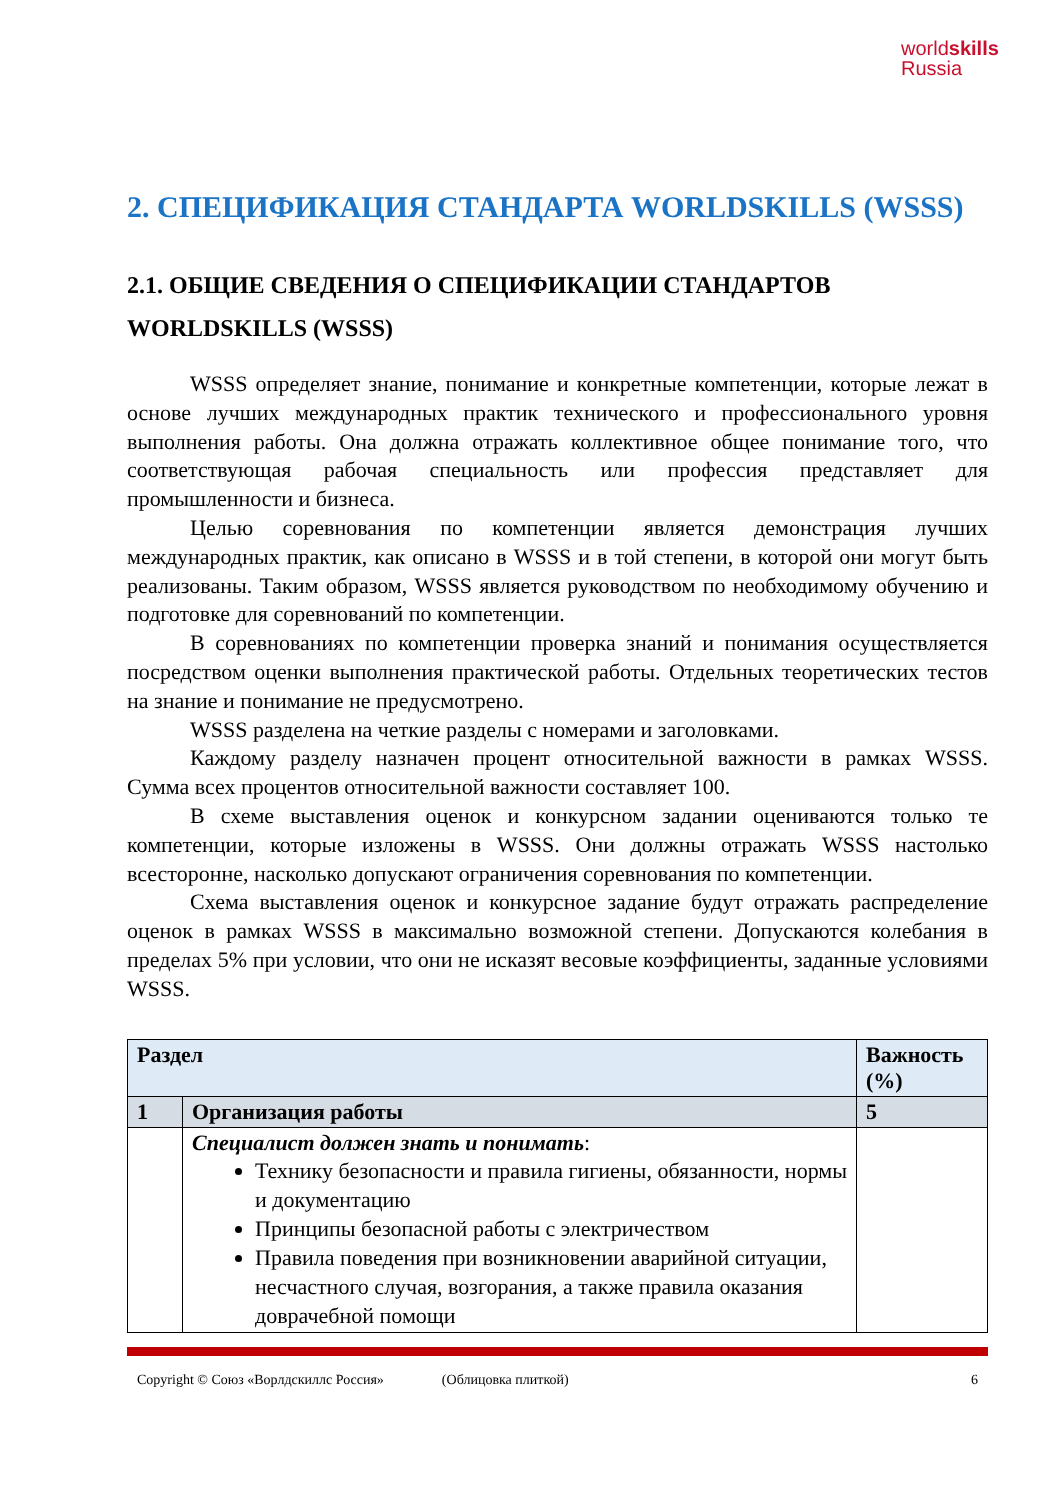worldskills
Russia
2. СПЕЦИФИКАЦИЯ СТАНДАРТА WORLDSKILLS (WSSS)
2.1. ОБЩИЕ СВЕДЕНИЯ О СПЕЦИФИКАЦИИ СТАНДАРТОВ WORLDSKILLS (WSSS)
WSSS определяет знание, понимание и конкретные компетенции, которые лежат в основе лучших международных практик технического и профессионального уровня выполнения работы. Она должна отражать коллективное общее понимание того, что соответствующая рабочая специальность или профессия представляет для промышленности и бизнеса.
Целью соревнования по компетенции является демонстрация лучших международных практик, как описано в WSSS и в той степени, в которой они могут быть реализованы. Таким образом, WSSS является руководством по необходимому обучению и подготовке для соревнований по компетенции.
В соревнованиях по компетенции проверка знаний и понимания осуществляется посредством оценки выполнения практической работы. Отдельных теоретических тестов на знание и понимание не предусмотрено.
WSSS разделена на четкие разделы с номерами и заголовками.
Каждому разделу назначен процент относительной важности в рамках WSSS. Сумма всех процентов относительной важности составляет 100.
В схеме выставления оценок и конкурсном задании оцениваются только те компетенции, которые изложены в WSSS. Они должны отражать WSSS настолько всесторонне, насколько допускают ограничения соревнования по компетенции.
Схема выставления оценок и конкурсное задание будут отражать распределение оценок в рамках WSSS в максимально возможной степени. Допускаются колебания в пределах 5% при условии, что они не исказят весовые коэффициенты, заданные условиями WSSS.
| Раздел | | Важность (%) |
| --- | --- | --- |
| 1 | Организация работы | 5 |
| | Специалист должен знать и понимать : Технику безопасности и правила гигиены, обязанности, нормы и документацию Принципы безопасной работы с электричеством Правила поведения при возникновении аварийной ситуации, несчастного случая, возгорания, а также правила оказания доврачебной помощи | |
Copyright © Союз «Ворлдскиллс Россия» (Облицовка плиткой) 6